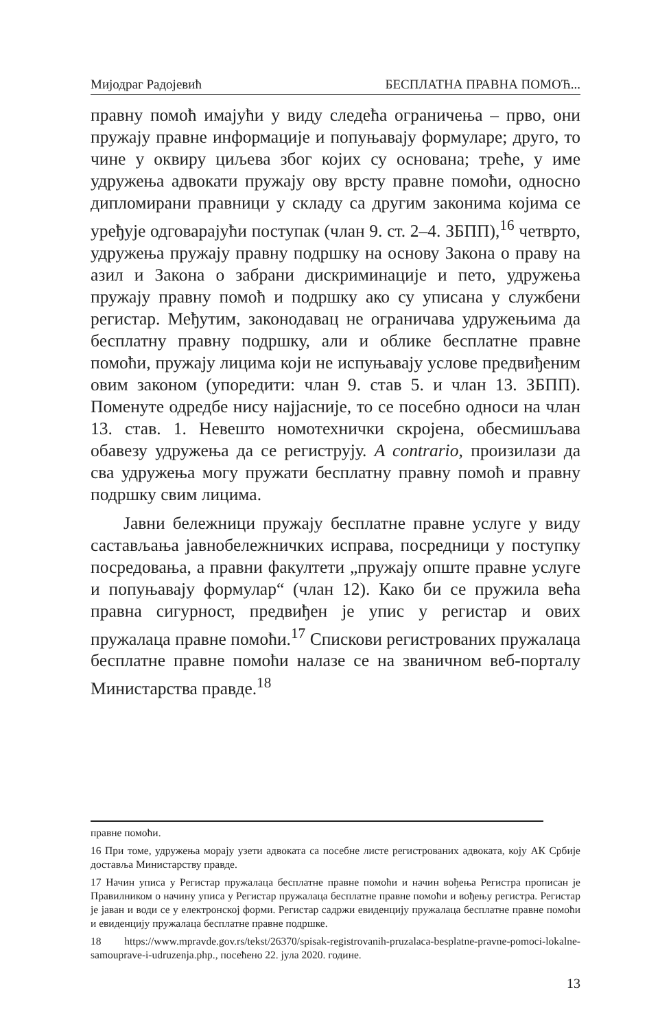Мијодраг Радојевић БЕСПЛАТНА ПРАВНА ПОМОЋ...
правну помоћ имајући у виду следећа ограничења – прво, они пружају правне информације и попуњавају формуларе; друго, то чине у оквиру циљева због којих су основана; треће, у име удружења адвокати пружају ову врсту правне помоћи, односно дипломирани правници у складу са другим законима којима се уређује одговарајући поступак (члан 9. ст. 2–4. ЗБПП),<sup>16</sup> четврто, удружења пружају правну подршку на основу Закона о праву на азил и Закона о забрани дискриминације и пето, удружења пружају правну помоћ и подршку ако су уписана у службени регистар. Међутим, законодавац не ограничава удружењима да бесплатну правну подршку, али и облике бесплатне правне помоћи, пружају лицима који не испуњавају услове предвиђеним овим законом (упоредити: члан 9. став 5. и члан 13. ЗБПП). Поменуте одредбе нису најјасније, то се посебно односи на члан 13. став. 1. Невешто номотехнички скројена, обесмишљава обавезу удружења да се региструју. A contrario, произилази да сва удружења могу пружати бесплатну правну помоћ и правну подршку свим лицима.
Јавни бележници пружају бесплатне правне услуге у виду састављања јавнобележничких исправа, посредници у поступку посредовања, а правни факултети „пружају опште правне услуге и попуњавају формулар“ (члан 12). Како би се пружила већа правна сигурност, предвиђен је упис у регистар и ових пружалаца правне помоћи.<sup>17</sup> Спискови регистрованих пружалаца бесплатне правне помоћи налазе се на званичном веб-порталу Министарства правде.<sup>18</sup>
правне помоћи.
16 При томе, удружења морају узети адвоката са посебне листе регистрованих адвоката, коју АК Србије доставља Министарству правде.
17 Начин уписа у Регистар пружалаца бесплатне правне помоћи и начин вођења Регистра прописан је Правилником о начину уписа у Регистар пружалаца бесплатне правне помоћи и вођењу регистра. Регистар је јаван и води се у електронској форми. Регистар садржи евиденцију пружалаца бесплатне правне помоћи и евиденцију пружалаца бесплатне правне подршке.
18 https://www.mpravde.gov.rs/tekst/26370/spisak-registrovanih-pruzalaca-besplatne-pravne-pomoci-lokalne-samouprave-i-udruzenja.php., посећено 22. јула 2020. године.
13